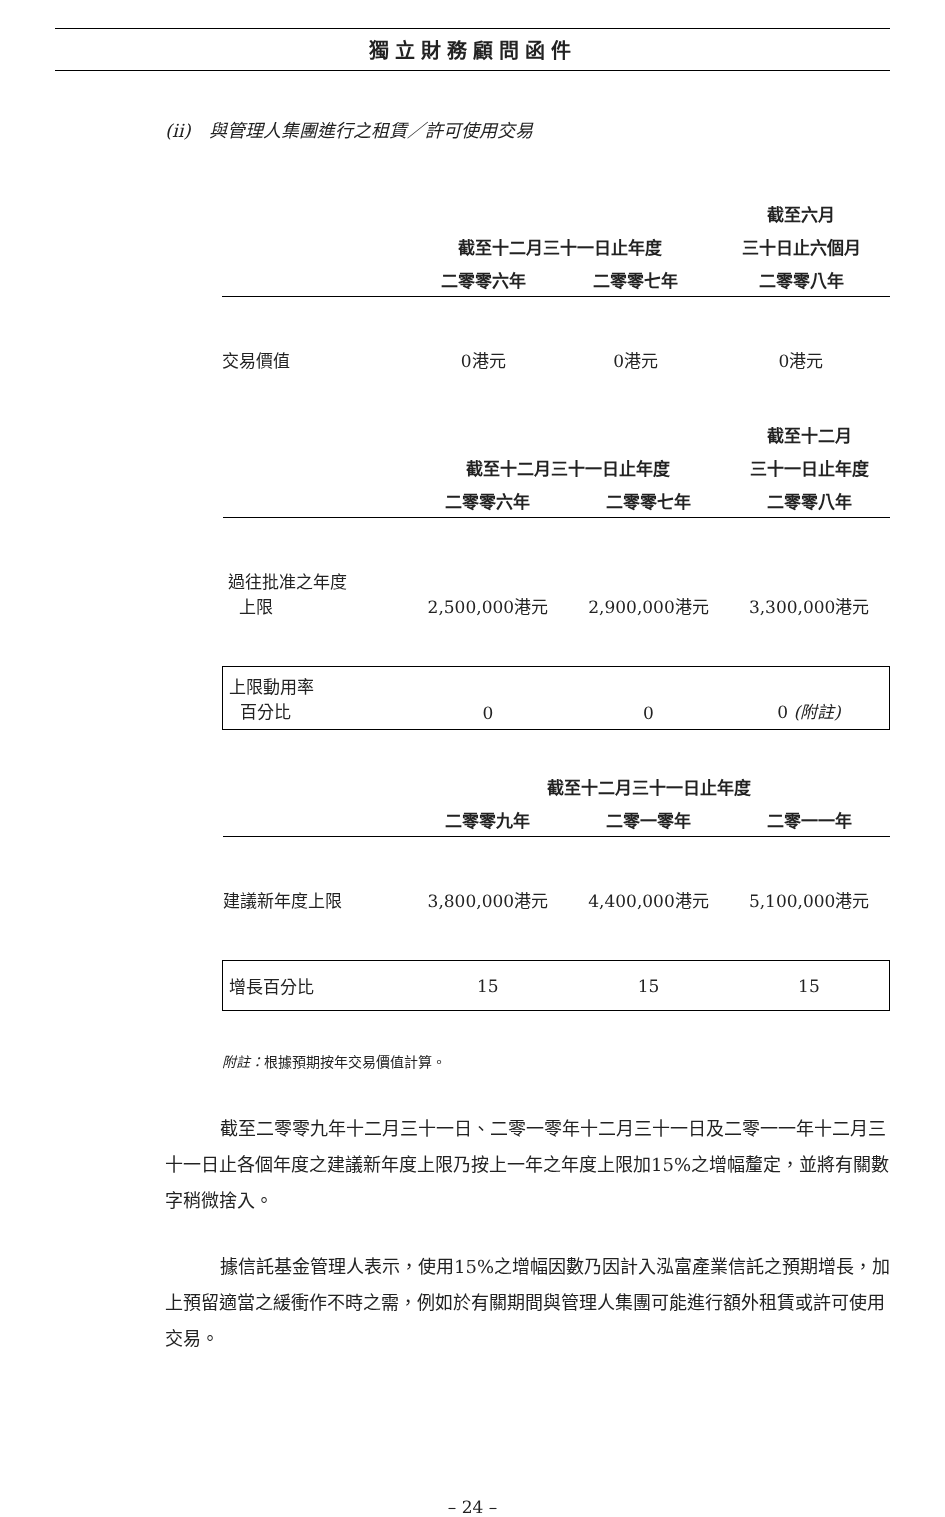獨立財務顧問函件
(ii)　與管理人集團進行之租賃／許可使用交易
| | | | 截至六月 |
| --- | --- | --- | --- |
| | 截至十二月三十一日止年度 | | 三十日止六個月 |
| | 二零零六年 | 二零零七年 | 二零零八年 |
| 交易價值 | 0港元 | 0港元 | 0港元 |
| | | | 截至十二月 |
| --- | --- | --- | --- |
| | 截至十二月三十一日止年度 | | 三十一日止年度 |
| | 二零零六年 | 二零零七年 | 二零零八年 |
| 過往批准之年度 上限 | 2,500,000港元 | 2,900,000港元 | 3,300,000港元 |
| 上限動用率 百分比 | 0 | 0 | 0 (附註) |
| | 截至十二月三十一日止年度 | | |
| --- | --- | --- | --- |
| | 二零零九年 | 二零一零年 | 二零一一年 |
| 建議新年度上限 | 3,800,000港元 | 4,400,000港元 | 5,100,000港元 |
| 增長百分比 | 15 | 15 | 15 |
附註：根據預期按年交易價值計算。
截至二零零九年十二月三十一日、二零一零年十二月三十一日及二零一一年十二月三十一日止各個年度之建議新年度上限乃按上一年之年度上限加15%之增幅釐定，並將有關數字稍微捨入。
據信託基金管理人表示，使用15%之增幅因數乃因計入泓富產業信託之預期增長，加上預留適當之緩衝作不時之需，例如於有關期間與管理人集團可能進行額外租賃或許可使用交易。
– 24 –